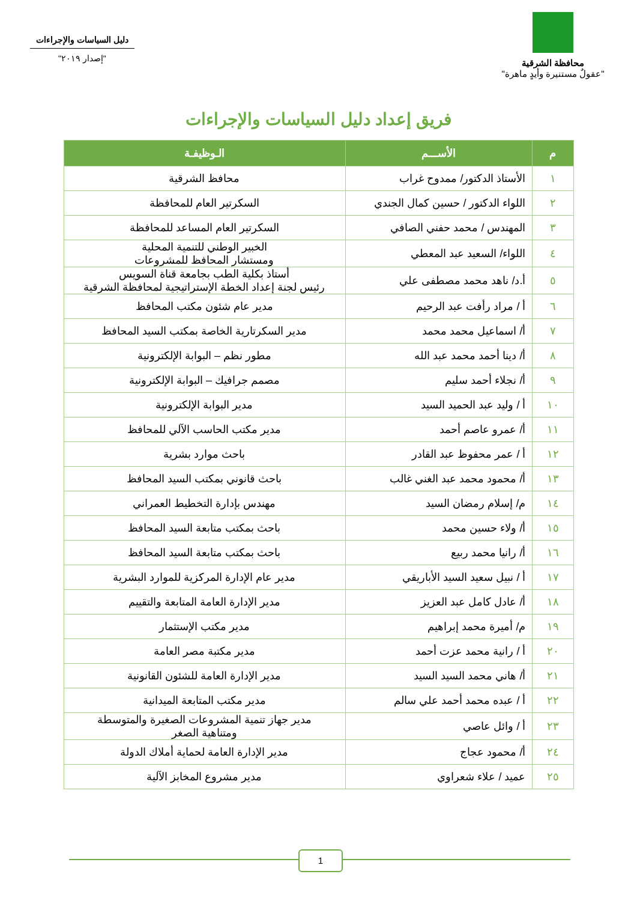محافظة الشرقية
"عقولٌ مستنيرة وأيدٍ ماهرة"
دليل السياسات والإجراءات
"إصدار ٢٠١٩"
فريق إعداد دليل السياسات والإجراءات
| م | الأســـم | الـوظيفـة |
| --- | --- | --- |
| ١ | الأستاذ الدكتور/ ممدوح غراب | محافظ الشرقية |
| ٢ | اللواء الدكتور / حسين كمال الجندي | السكرتير العام للمحافظة |
| ٣ | المهندس / محمد حفني الصافي | السكرتير العام المساعد للمحافظة |
| ٤ | اللواء/ السعيد عبد المعطي | الخبير الوطني للتنمية المحلية ومستشار المحافظ للمشروعات |
| ٥ | أ.د/ ناهد محمد مصطفى علي | أستاذ بكلية الطب بجامعة قناة السويس رئيس لجنة إعداد الخطة الإستراتيجية لمحافظة الشرقية |
| ٦ | أ / مراد رأفت عبد الرحيم | مدير عام شئون مكتب المحافظ |
| ٧ | أ/ اسماعيل محمد محمد | مدير السكرتارية الخاصة بمكتب السيد المحافظ |
| ٨ | أ/ دينا أحمد محمد عبد الله | مطور نظم – البوابة الإلكترونية |
| ٩ | أ/ نجلاء أحمد سليم | مصمم جرافيك – البوابة الإلكترونية |
| ١٠ | أ / وليد عبد الحميد السيد | مدير البوابة الإلكترونية |
| ١١ | أ/ عمرو عاصم أحمد | مدير مكتب الحاسب الآلي للمحافظ |
| ١٢ | أ / عمر محفوظ عبد القادر | باحث موارد بشرية |
| ١٣ | أ/ محمود محمد عبد الغني غالب | باحث قانوني بمكتب السيد المحافظ |
| ١٤ | م/ إسلام رمضان السيد | مهندس بإدارة التخطيط العمراني |
| ١٥ | أ/ ولاء حسين محمد | باحث بمكتب متابعة السيد المحافظ |
| ١٦ | أ/ رانيا محمد ربيع | باحث بمكتب متابعة السيد المحافظ |
| ١٧ | أ / نبيل سعيد السيد الأباريقي | مدير عام الإدارة المركزية للموارد البشرية |
| ١٨ | أ/ عادل كامل عبد العزيز | مدير الإدارة العامة المتابعة والتقييم |
| ١٩ | م/ أميرة محمد إبراهيم | مدير مكتب الإستثمار |
| ٢٠ | أ / رانية محمد عزت أحمد | مدير مكتبة مصر العامة |
| ٢١ | أ/ هاني محمد السيد السيد | مدير الإدارة العامة للشئون القانونية |
| ٢٢ | أ / عبده محمد أحمد علي سالم | مدير مكتب المتابعة الميدانية |
| ٢٣ | أ / وائل عاصي | مدير جهاز تنمية المشروعات الصغيرة والمتوسطة ومتناهية الصغر |
| ٢٤ | أ/ محمود عجاج | مدير الإدارة العامة لحماية أملاك الدولة |
| ٢٥ | عميد / علاء شعراوي | مدير مشروع المخابز الآلية |
1